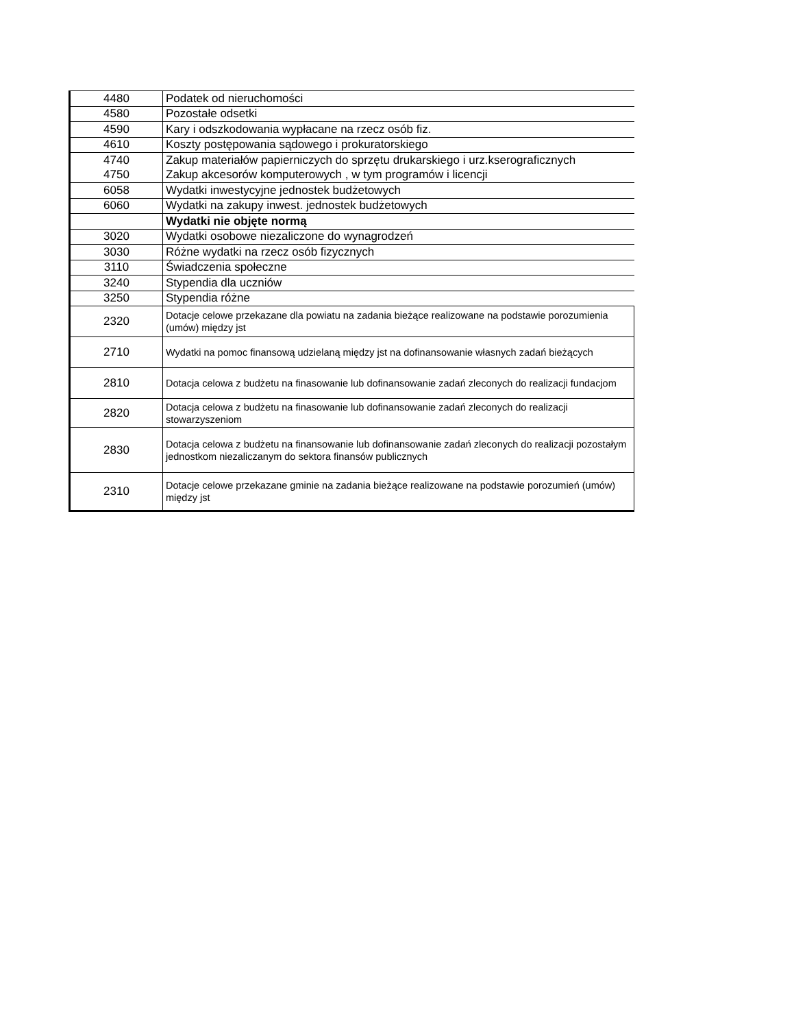| 4480 | Podatek od nieruchomości |
| 4580 | Pozostałe odsetki |
| 4590 | Kary i odszkodowania wypłacane na rzecz osób fiz. |
| 4610 | Koszty postępowania sądowego i prokuratorskiego |
| 4740 | Zakup materiałów papierniczych do sprzętu drukarskiego i urz.kserograficznych |
| 4750 | Zakup akcesorów komputerowych , w tym programów i licencji |
| 6058 | Wydatki inwestycyjne jednostek budżetowych |
| 6060 | Wydatki na zakupy inwest. jednostek budżetowych |
| | Wydatki nie objęte normą |
| 3020 | Wydatki osobowe niezaliczone do wynagrodzeń |
| 3030 | Różne wydatki na rzecz osób fizycznych |
| 3110 | Świadczenia społeczne |
| 3240 | Stypendia dla uczniów |
| 3250 | Stypendia różne |
| 2320 | Dotacje celowe przekazane dla powiatu na zadania bieżące realizowane na podstawie porozumienia (umów) między jst |
| 2710 | Wydatki na pomoc finansową udzielaną między jst na dofinansowanie własnych zadań bieżących |
| 2810 | Dotacja celowa z budżetu na finasowanie lub dofinansowanie zadań zleconych do realizacji fundacjom |
| 2820 | Dotacja celowa z budżetu na finasowanie lub dofinansowanie zadań zleconych do realizacji stowarzyszeniom |
| 2830 | Dotacja celowa z budżetu na finansowanie lub dofinansowanie zadań zleconych do realizacji pozostałym jednostkom niezaliczanym do sektora finansów publicznych |
| 2310 | Dotacje celowe przekazane gminie na zadania bieżące realizowane na podstawie porozumień (umów) między jst |